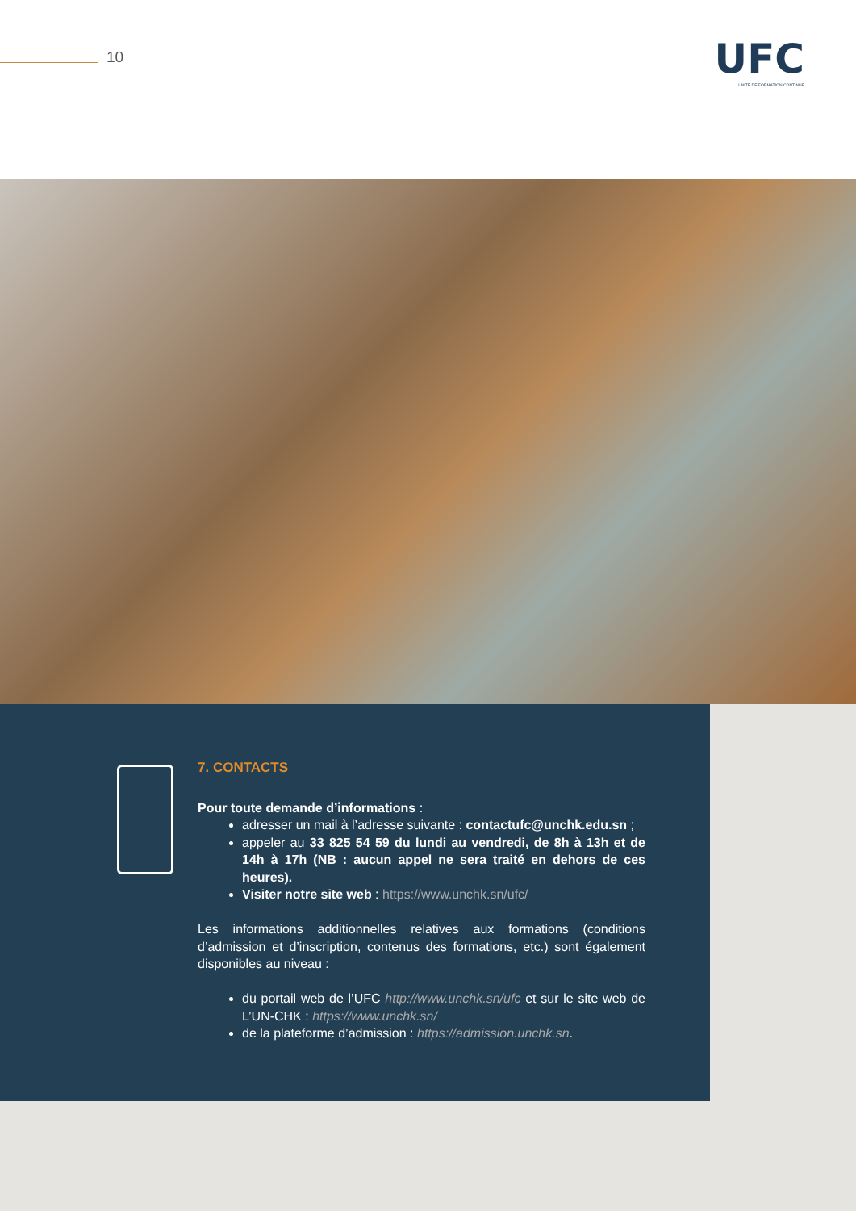10
UFC
UNITE DE FORMATION CONTINUE
7. CONTACTS
Pour toute demande d’informations :
adresser un mail à l’adresse suivante : contactufc@unchk.edu.sn ;
appeler au 33 825 54 59 du lundi au vendredi, de 8h à 13h et de 14h à 17h (NB : aucun appel ne sera traité en dehors de ces heures).
Visiter notre site web : https://www.unchk.sn/ufc/
Les informations additionnelles relatives aux formations (conditions d’admission et d’inscription, contenus des formations, etc.) sont également disponibles au niveau :
du portail web de l’UFC http://www.unchk.sn/ufc et sur le site web de L’UN-CHK : https://www.unchk.sn/
de la plateforme d’admission : https://admission.unchk.sn.